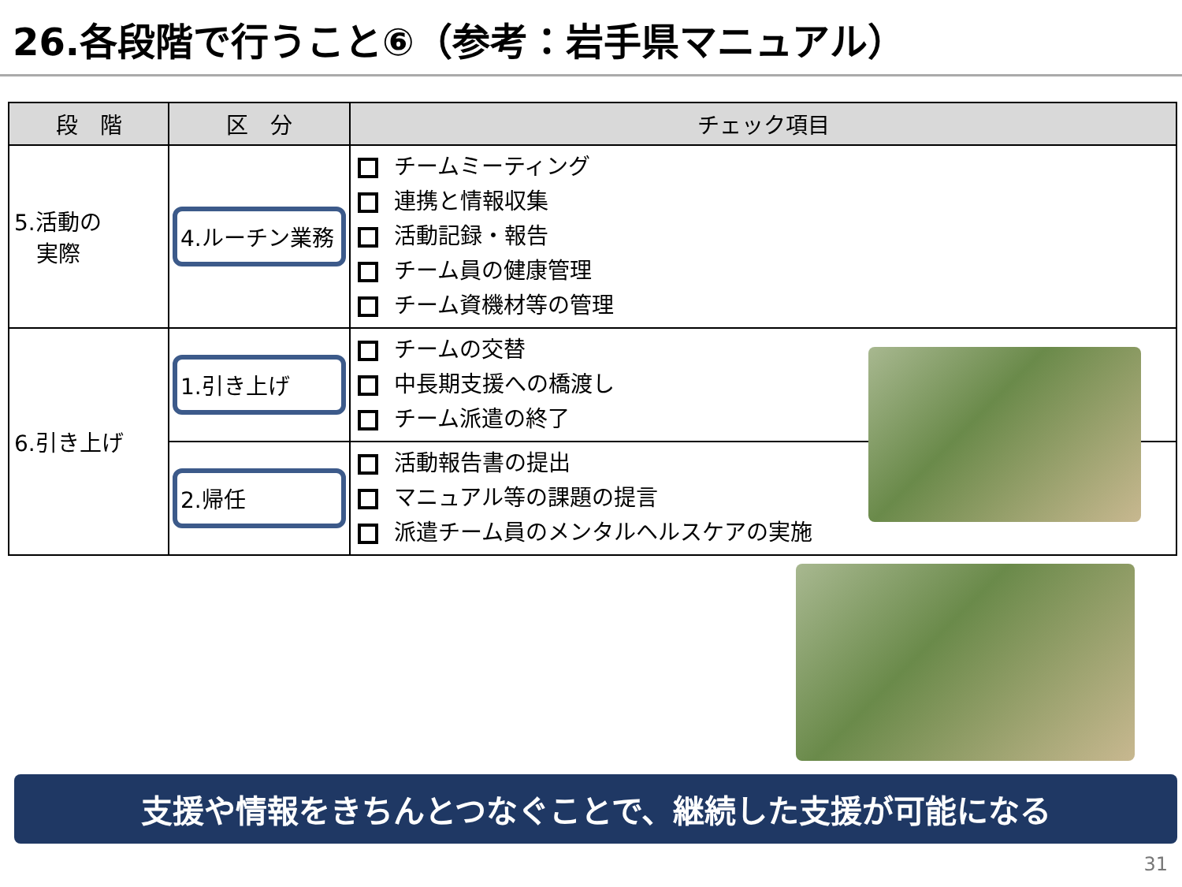26.各段階で行うこと⑥（参考：岩手県マニュアル）
| 段 階 | 区 分 | チェック項目 |
| --- | --- | --- |
| 5.活動の 実際 | 4.ルーチン業務 | チームミーティング 連携と情報収集 活動記録・報告 チーム員の健康管理 チーム資機材等の管理 |
| 6.引き上げ | 1.引き上げ | チームの交替 中長期支援への橋渡し チーム派遣の終了 |
| | 2.帰任 | 活動報告書の提出 マニュアル等の課題の提言 派遣チーム員のメンタルヘルスケアの実施 |
支援や情報をきちんとつなぐことで、継続した支援が可能になる
31